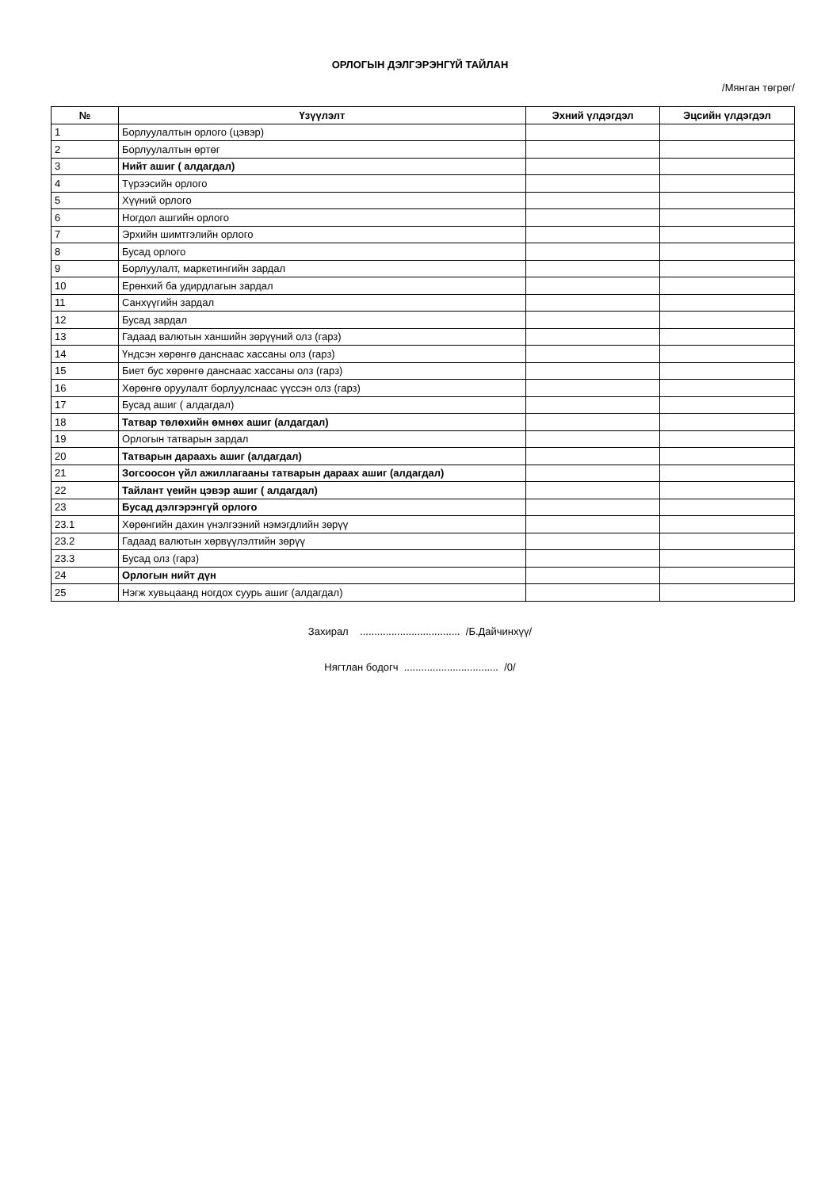ОРЛОГЫН ДЭЛГЭРЭНГҮЙ ТАЙЛАН
/Мянган төгрөг/
| № | Үзүүлэлт | Эхний үлдэгдэл | Эцсийн үлдэгдэл |
| --- | --- | --- | --- |
| 1 | Борлуулалтын орлого (цэвэр) | | |
| 2 | Борлуулалтын өртөг | | |
| 3 | Нийт ашиг ( алдагдал) | | |
| 4 | Түрээсийн орлого | | |
| 5 | Хүүний орлого | | |
| 6 | Ногдол ашгийн орлого | | |
| 7 | Эрхийн шимтгэлийн орлого | | |
| 8 | Бусад орлого | | |
| 9 | Борлуулалт, маркетингийн зардал | | |
| 10 | Ерөнхий ба удирдлагын зардал | | |
| 11 | Санхүүгийн зардал | | |
| 12 | Бусад зардал | | |
| 13 | Гадаад валютын ханшийн зөрүүний олз (гарз) | | |
| 14 | Үндсэн хөрөнгө данснаас хассаны олз (гарз) | | |
| 15 | Биет бус хөрөнгө данснаас хассаны олз (гарз) | | |
| 16 | Хөрөнгө оруулалт борлуулснаас үүссэн олз (гарз) | | |
| 17 | Бусад ашиг ( алдагдал) | | |
| 18 | Татвар төлөхийн өмнөх ашиг (алдагдал) | | |
| 19 | Орлогын татварын зардал | | |
| 20 | Татварын дараахь ашиг (алдагдал) | | |
| 21 | Зогсоосон үйл ажиллагааны татварын дараах ашиг (алдагдал) | | |
| 22 | Тайлант үеийн цэвэр ашиг ( алдагдал) | | |
| 23 | Бусад дэлгэрэнгүй орлого | | |
| 23.1 | Хөрөнгийн дахин үнэлгээний нэмэгдлийн зөрүү | | |
| 23.2 | Гадаад валютын хөрвүүлэлтийн зөрүү | | |
| 23.3 | Бусад олз (гарз) | | |
| 24 | Орлогын нийт дүн | | |
| 25 | Нэгж хувьцаанд ногдох суурь ашиг (алдагдал) | | |
Захирал ................................... /Б.Дайчинхүү/
Нягтлан бодогч ................................. /0/